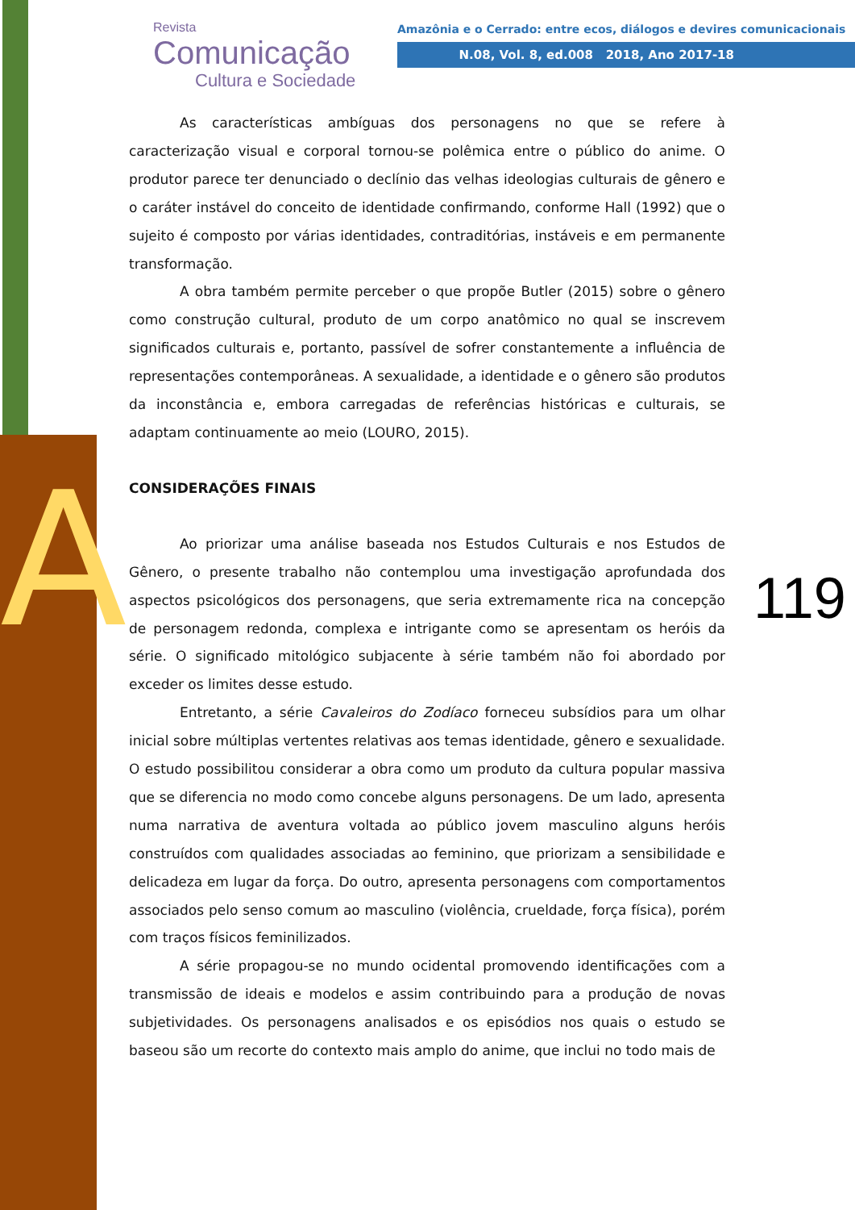A
Revista
Comunicação
Cultura e Sociedade
Amazônia e o Cerrado: entre ecos, diálogos e devires comunicacionais
N.08, Vol. 8, ed.008 2018, Ano 2017-18
119
As características ambíguas dos personagens no que se refere à caracterização visual e corporal tornou-se polêmica entre o público do anime. O produtor parece ter denunciado o declínio das velhas ideologias culturais de gênero e o caráter instável do conceito de identidade confirmando, conforme Hall (1992) que o sujeito é composto por várias identidades, contraditórias, instáveis e em permanente transformação.
A obra também permite perceber o que propõe Butler (2015) sobre o gênero como construção cultural, produto de um corpo anatômico no qual se inscrevem significados culturais e, portanto, passível de sofrer constantemente a influência de representações contemporâneas. A sexualidade, a identidade e o gênero são produtos da inconstância e, embora carregadas de referências históricas e culturais, se adaptam continuamente ao meio (LOURO, 2015).
CONSIDERAÇÕES FINAIS
Ao priorizar uma análise baseada nos Estudos Culturais e nos Estudos de Gênero, o presente trabalho não contemplou uma investigação aprofundada dos aspectos psicológicos dos personagens, que seria extremamente rica na concepção de personagem redonda, complexa e intrigante como se apresentam os heróis da série. O significado mitológico subjacente à série também não foi abordado por exceder os limites desse estudo.
Entretanto, a série Cavaleiros do Zodíaco forneceu subsídios para um olhar inicial sobre múltiplas vertentes relativas aos temas identidade, gênero e sexualidade. O estudo possibilitou considerar a obra como um produto da cultura popular massiva que se diferencia no modo como concebe alguns personagens. De um lado, apresenta numa narrativa de aventura voltada ao público jovem masculino alguns heróis construídos com qualidades associadas ao feminino, que priorizam a sensibilidade e delicadeza em lugar da força. Do outro, apresenta personagens com comportamentos associados pelo senso comum ao masculino (violência, crueldade, força física), porém com traços físicos feminilizados.
A série propagou-se no mundo ocidental promovendo identificações com a transmissão de ideais e modelos e assim contribuindo para a produção de novas subjetividades. Os personagens analisados e os episódios nos quais o estudo se baseou são um recorte do contexto mais amplo do anime, que inclui no todo mais de